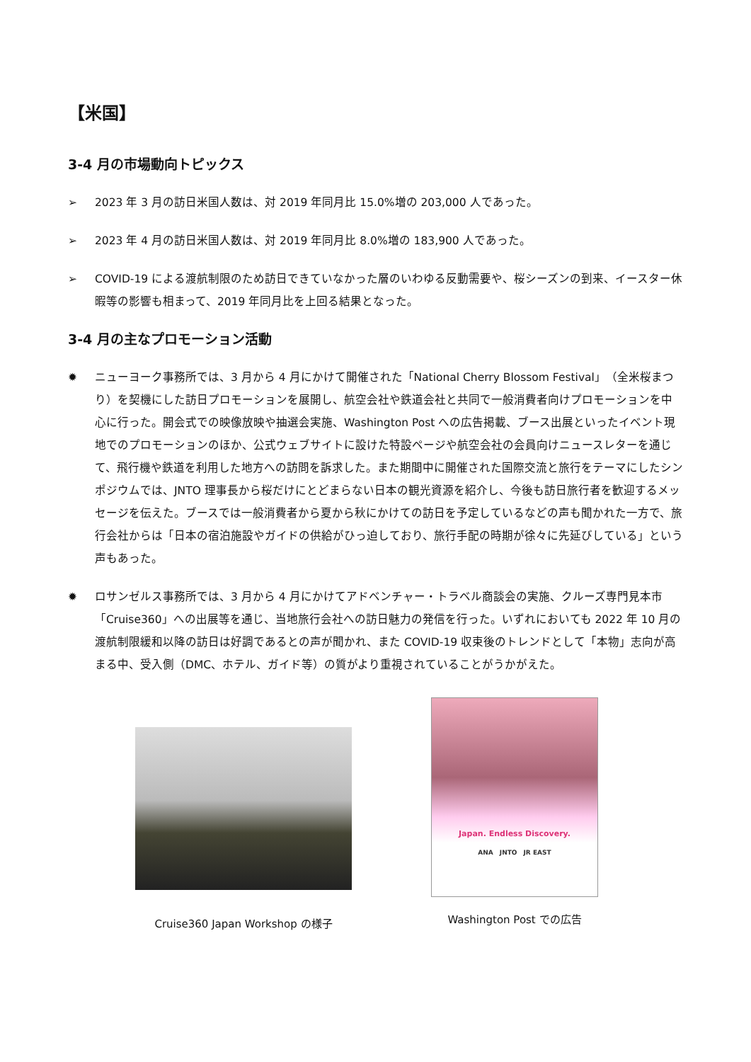【米国】
3-4 月の市場動向トピックス
➢ 2023 年 3 月の訪日米国人数は、対 2019 年同月比 15.0%増の 203,000 人であった。
➢ 2023 年 4 月の訪日米国人数は、対 2019 年同月比 8.0%増の 183,900 人であった。
➢ COVID-19 による渡航制限のため訪日できていなかった層のいわゆる反動需要や、桜シーズンの到来、イースター休暇等の影響も相まって、2019 年同月比を上回る結果となった。
3-4 月の主なプロモーション活動
✹ ニューヨーク事務所では、3 月から 4 月にかけて開催された「National Cherry Blossom Festival」（全米桜まつり）を契機にした訪日プロモーションを展開し、航空会社や鉄道会社と共同で一般消費者向けプロモーションを中心に行った。開会式での映像放映や抽選会実施、Washington Post への広告掲載、ブース出展といったイベント現地でのプロモーションのほか、公式ウェブサイトに設けた特設ページや航空会社の会員向けニュースレターを通じて、飛行機や鉄道を利用した地方への訪問を訴求した。また期間中に開催された国際交流と旅行をテーマにしたシンポジウムでは、JNTO 理事長から桜だけにとどまらない日本の観光資源を紹介し、今後も訪日旅行者を歓迎するメッセージを伝えた。ブースでは一般消費者から夏から秋にかけての訪日を予定しているなどの声も聞かれた一方で、旅行会社からは「日本の宿泊施設やガイドの供給がひっ迫しており、旅行手配の時期が徐々に先延びしている」という声もあった。
✹ ロサンゼルス事務所では、3 月から 4 月にかけてアドベンチャー・トラベル商談会の実施、クルーズ専門見本市「Cruise360」への出展等を通じ、当地旅行会社への訪日魅力の発信を行った。いずれにおいても 2022 年 10 月の渡航制限緩和以降の訪日は好調であるとの声が聞かれ、また COVID-19 収束後のトレンドとして「本物」志向が高まる中、受入側（DMC、ホテル、ガイド等）の質がより重視されていることがうかがえた。
Cruise360 Japan Workshop の様子
Japan. Endless Discovery.
ANA　JNTO　JR EAST
Washington Post での広告